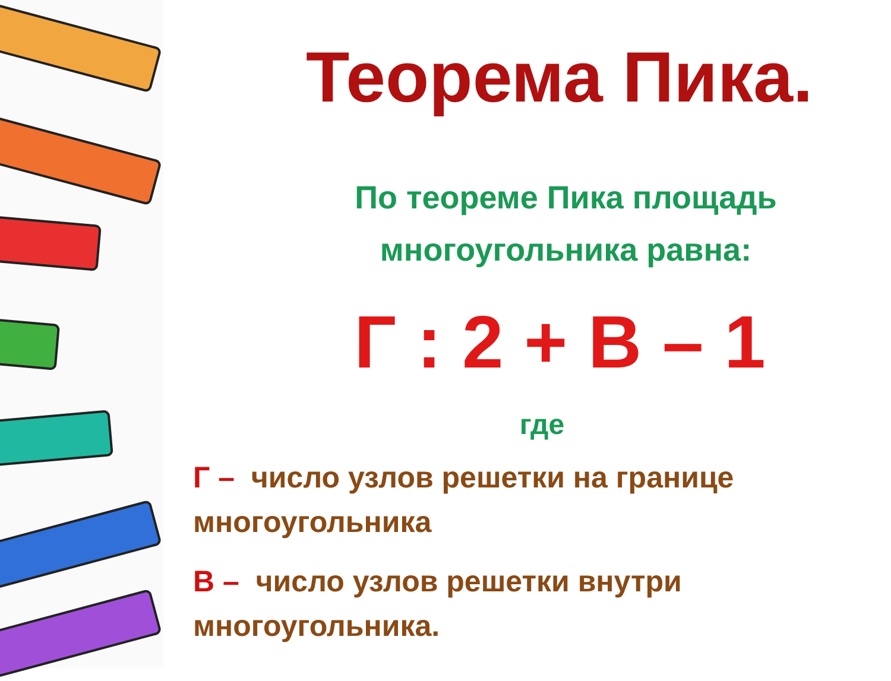Теорема Пика.
По теореме Пика площадь
многоугольника равна:
Г : 2 + В – 1
где
Г – число узлов решетки на границе многоугольника
В – число узлов решетки внутри многоугольника.